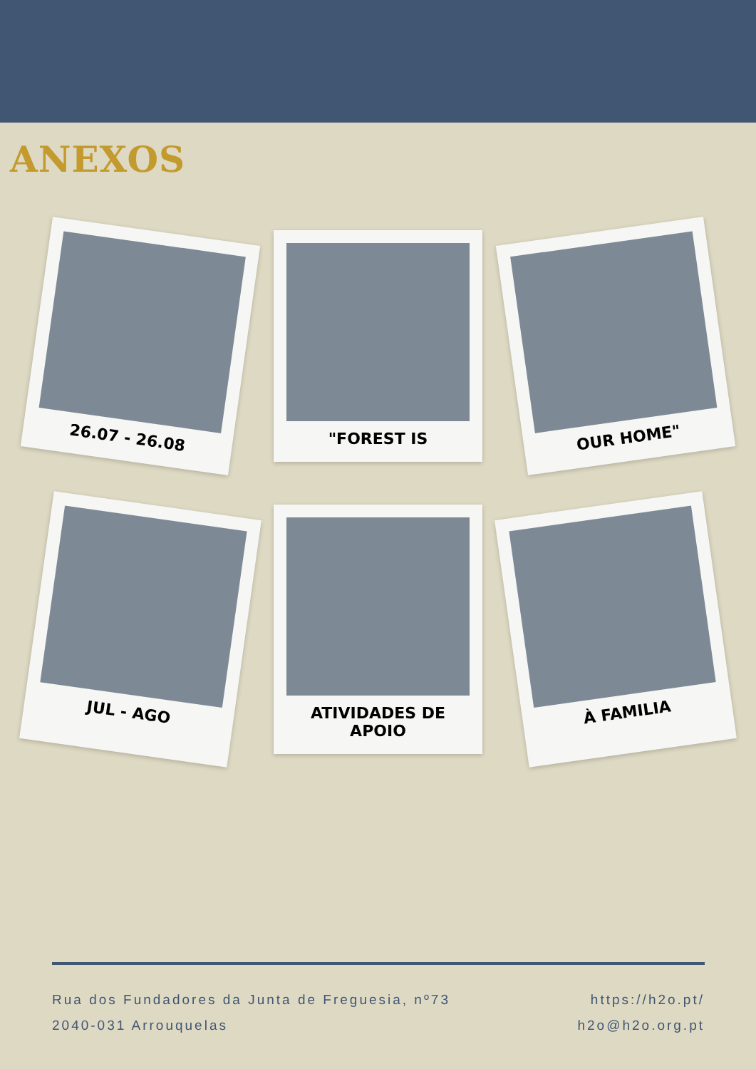ANEXOS
26.07 - 26.08
"FOREST IS
OUR HOME"
JUL - AGO
ATIVIDADES DE APOIO
À FAMILIA
Rua dos Fundadores da Junta de Freguesia, nº73
2040-031 Arrouquelas
https://h2o.pt/
h2o@h2o.org.pt